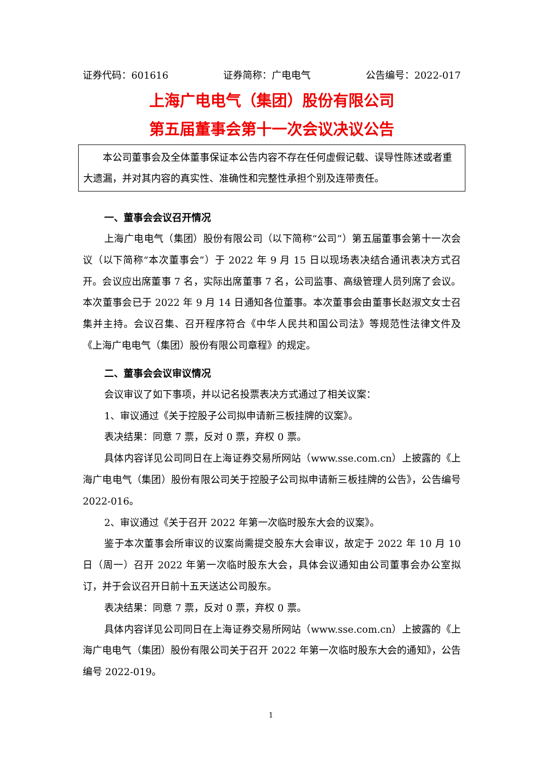证券代码：601616 证券简称：广电电气 公告编号：2022-017
上海广电电气（集团）股份有限公司
第五届董事会第十一次会议决议公告
本公司董事会及全体董事保证本公告内容不存在任何虚假记载、误导性陈述或者重大遗漏，并对其内容的真实性、准确性和完整性承担个别及连带责任。
一、董事会会议召开情况
上海广电电气（集团）股份有限公司（以下简称“公司”）第五届董事会第十一次会议（以下简称“本次董事会”）于 2022 年 9 月 15 日以现场表决结合通讯表决方式召开。会议应出席董事 7 名，实际出席董事 7 名，公司监事、高级管理人员列席了会议。本次董事会已于 2022 年 9 月 14 日通知各位董事。本次董事会由董事长赵淑文女士召集并主持。会议召集、召开程序符合《中华人民共和国公司法》等规范性法律文件及《上海广电电气（集团）股份有限公司章程》的规定。
二、董事会会议审议情况
会议审议了如下事项，并以记名投票表决方式通过了相关议案：
1、审议通过《关于控股子公司拟申请新三板挂牌的议案》。
表决结果：同意 7 票，反对 0 票，弃权 0 票。
具体内容详见公司同日在上海证券交易所网站（www.sse.com.cn）上披露的《上海广电电气（集团）股份有限公司关于控股子公司拟申请新三板挂牌的公告》，公告编号 2022-016。
2、审议通过《关于召开 2022 年第一次临时股东大会的议案》。
鉴于本次董事会所审议的议案尚需提交股东大会审议，故定于 2022 年 10 月 10 日（周一）召开 2022 年第一次临时股东大会，具体会议通知由公司董事会办公室拟订，并于会议召开日前十五天送达公司股东。
表决结果：同意 7 票，反对 0 票，弃权 0 票。
具体内容详见公司同日在上海证券交易所网站（www.sse.com.cn）上披露的《上海广电电气（集团）股份有限公司关于召开 2022 年第一次临时股东大会的通知》，公告编号 2022-019。
1